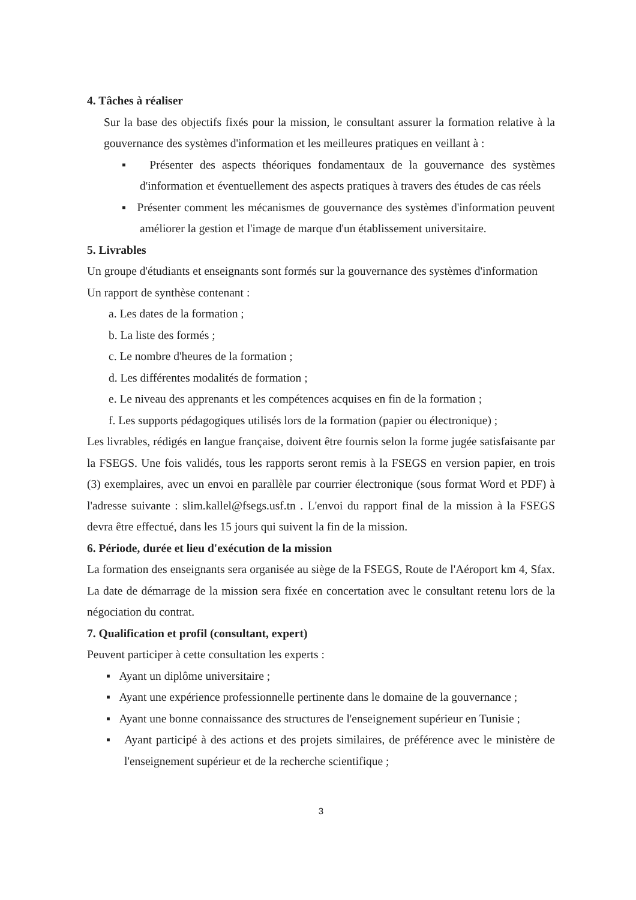4. Tâches à réaliser
Sur la base des objectifs fixés pour la mission, le consultant assurer la formation relative à la gouvernance des systèmes d'information et les meilleures pratiques en veillant à :
▪ Présenter des aspects théoriques fondamentaux de la gouvernance des systèmes d'information et éventuellement des aspects pratiques à travers des études de cas réels
▪ Présenter comment les mécanismes de gouvernance des systèmes d'information peuvent améliorer la gestion et l'image de marque d'un établissement universitaire.
5. Livrables
Un groupe d'étudiants et enseignants sont formés sur la gouvernance des systèmes d'information
Un rapport de synthèse contenant :
a. Les dates de la formation ;
b. La liste des formés ;
c. Le nombre d'heures de la formation ;
d. Les différentes modalités de formation ;
e. Le niveau des apprenants et les compétences acquises en fin de la formation ;
f. Les supports pédagogiques utilisés lors de la formation (papier ou électronique) ;
Les livrables, rédigés en langue française, doivent être fournis selon la forme jugée satisfaisante par la FSEGS. Une fois validés, tous les rapports seront remis à la FSEGS en version papier, en trois (3) exemplaires, avec un envoi en parallèle par courrier électronique (sous format Word et PDF) à l'adresse suivante : slim.kallel@fsegs.usf.tn . L'envoi du rapport final de la mission à la FSEGS devra être effectué, dans les 15 jours qui suivent la fin de la mission.
6. Période, durée et lieu d'exécution de la mission
La formation des enseignants sera organisée au siège de la FSEGS, Route de l'Aéroport km 4, Sfax. La date de démarrage de la mission sera fixée en concertation avec le consultant retenu lors de la négociation du contrat.
7. Qualification et profil (consultant, expert)
Peuvent participer à cette consultation les experts :
▪ Ayant un diplôme universitaire ;
▪ Ayant une expérience professionnelle pertinente dans le domaine de la gouvernance ;
▪ Ayant une bonne connaissance des structures de l'enseignement supérieur en Tunisie ;
▪ Ayant participé à des actions et des projets similaires, de préférence avec le ministère de l'enseignement supérieur et de la recherche scientifique ;
3